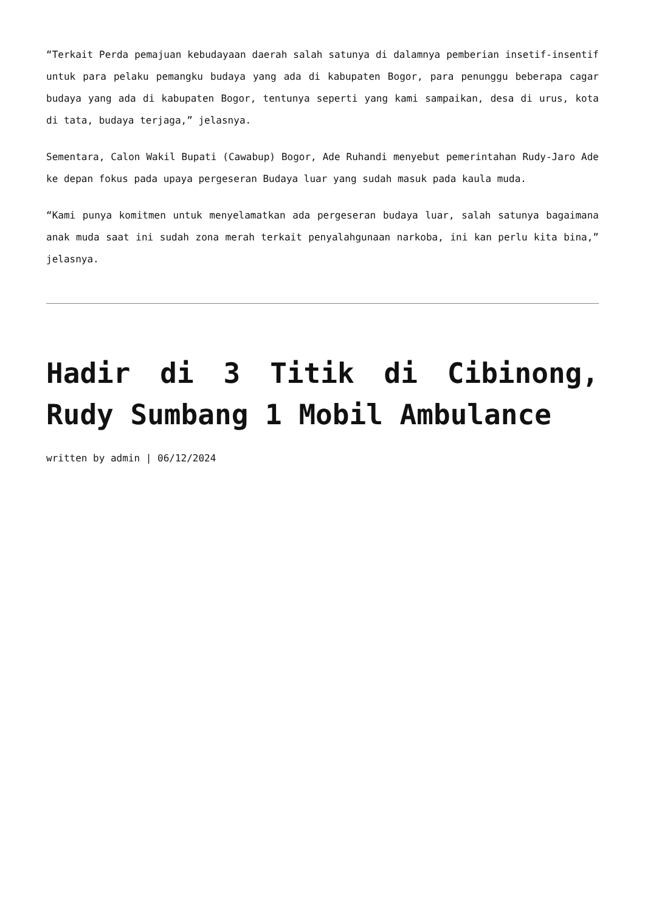“Terkait Perda pemajuan kebudayaan daerah salah satunya di dalamnya pemberian insetif-insentif untuk para pelaku pemangku budaya yang ada di kabupaten Bogor, para penunggu beberapa cagar budaya yang ada di kabupaten Bogor, tentunya seperti yang kami sampaikan, desa di urus, kota di tata, budaya terjaga,” jelasnya.
Sementara, Calon Wakil Bupati (Cawabup) Bogor, Ade Ruhandi menyebut pemerintahan Rudy-Jaro Ade ke depan fokus pada upaya pergeseran Budaya luar yang sudah masuk pada kaula muda.
“Kami punya komitmen untuk menyelamatkan ada pergeseran budaya luar, salah satunya bagaimana anak muda saat ini sudah zona merah terkait penyalahgunaan narkoba, ini kan perlu kita bina,” jelasnya.
Hadir di 3 Titik di Cibinong, Rudy Sumbang 1 Mobil Ambulance
written by admin | 06/12/2024